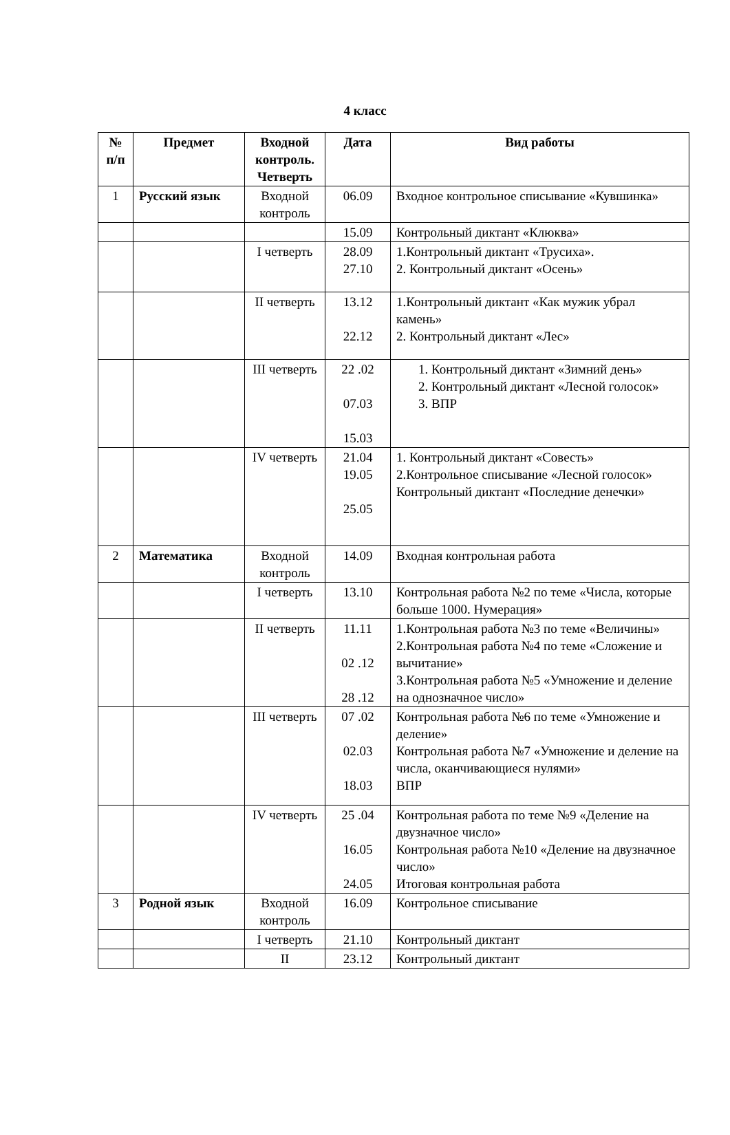4 класс
| № п/п | Предмет | Входной контроль. Четверть | Дата | Вид работы |
| --- | --- | --- | --- | --- |
| 1 | Русский язык | Входной контроль | 06.09 | Входное контрольное списывание «Кувшинка» |
| | | | 15.09 | Контрольный диктант «Клюква» |
| | | I четверть | 28.09 27.10 | 1.Контрольный диктант «Трусиха». 2. Контрольный диктант «Осень» |
| | | II четверть | 13.12 22.12 | 1.Контрольный диктант «Как мужик убрал камень» 2. Контрольный диктант «Лес» |
| | | III четверть | 22 .02 07.03 15.03 | 1. Контрольный диктант «Зимний день» 2. Контрольный диктант «Лесной голосок» 3. ВПР |
| | | IV четверть | 21.04 19.05 25.05 | 1. Контрольный диктант «Совесть» 2.Контрольное списывание «Лесной голосок» Контрольный диктант «Последние денечки» |
| 2 | Математика | Входной контроль | 14.09 | Входная контрольная работа |
| | | I четверть | 13.10 | Контрольная работа №2 по теме «Числа, которые больше 1000. Нумерация» |
| | | II четверть | 11.11 02 .12 28 .12 | 1.Контрольная работа №3 по теме «Величины» 2.Контрольная работа №4 по теме «Сложение и вычитание» 3.Контрольная работа №5 «Умножение и деление на однозначное число» |
| | | III четверть | 07 .02 02.03 18.03 | Контрольная работа №6 по теме «Умножение и деление» Контрольная работа №7 «Умножение и деление на числа, оканчивающиеся нулями» ВПР |
| | | IV четверть | 25 .04 16.05 24.05 | Контрольная работа по теме №9 «Деление на двузначное число» Контрольная работа №10 «Деление на двузначное число» Итоговая контрольная работа |
| 3 | Родной язык | Входной контроль | 16.09 | Контрольное списывание |
| | | I четверть | 21.10 | Контрольный диктант |
| | | II | 23.12 | Контрольный диктант |